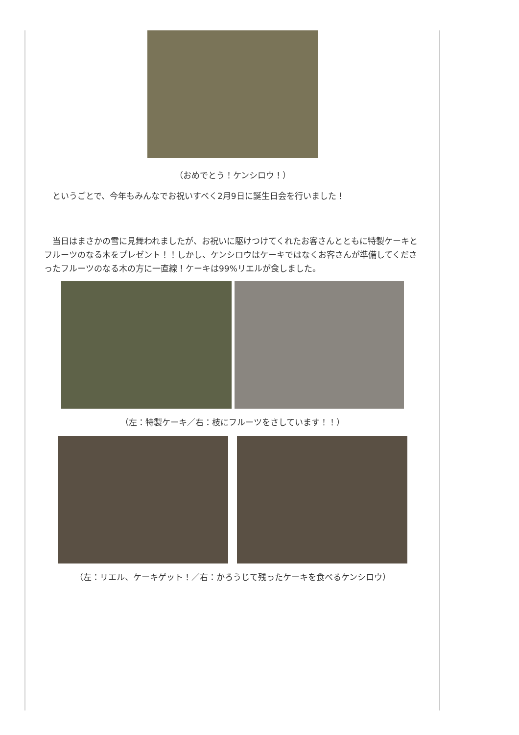（おめでとう！ケンシロウ！）
　というごとで、今年もみんなでお祝いすべく2月9日に誕生日会を行いました！
　当日はまさかの雪に見舞われましたが、お祝いに駆けつけてくれたお客さんとともに特製ケーキとフルーツのなる木をプレゼント！！しかし、ケンシロウはケーキではなくお客さんが準備してくださったフルーツのなる木の方に一直線！ケーキは99%リエルが食しました。
（左：特製ケーキ／右：枝にフルーツをさしています！！）
（左：リエル、ケーキゲット！／右：かろうじて残ったケーキを食べるケンシロウ）